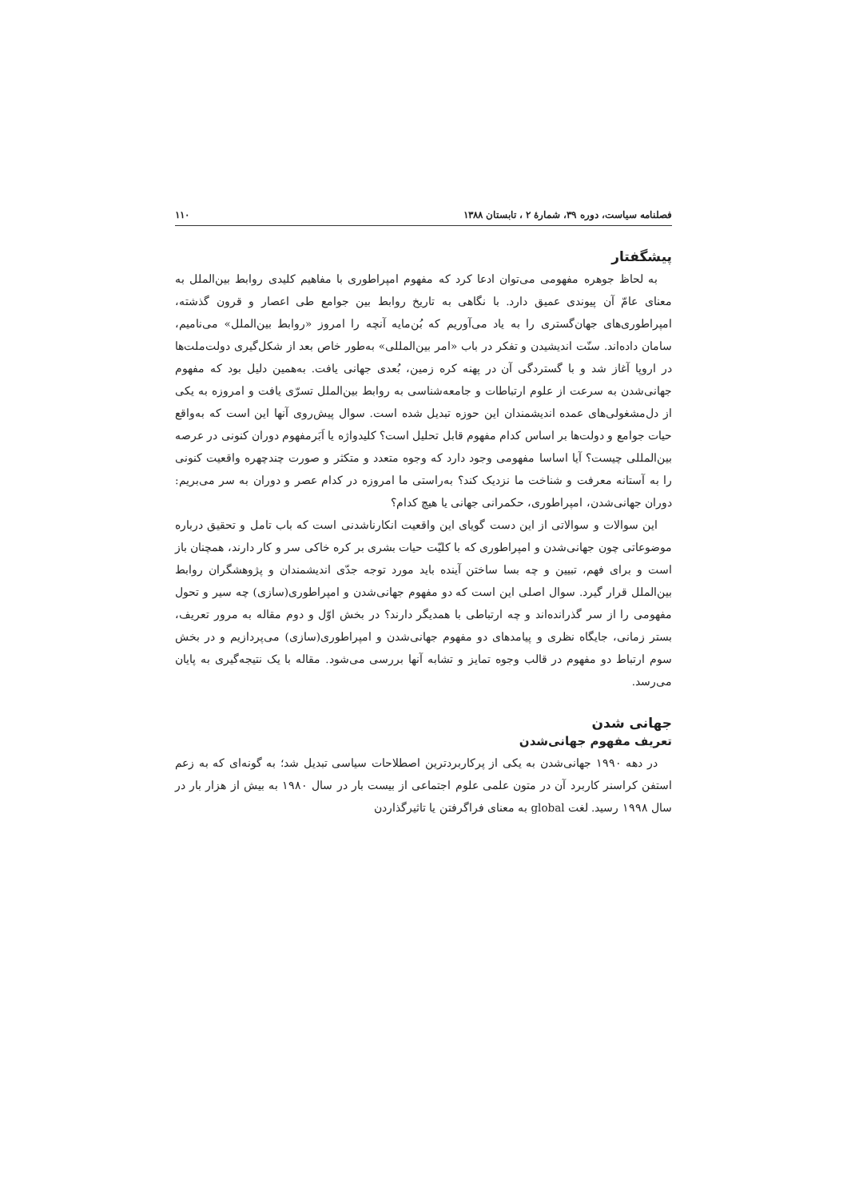فصلنامه سیاست، دوره ۳۹، شمارهٔ ۲ ، تابستان ۱۳۸۸ ۱۱۰
پیشگفتار
به لحاظ جوهره مفهومی می‌توان ادعا کرد که مفهوم امپراطوری با مفاهیم کلیدی روابط بین‌الملل به معنای عامّ آن پیوندی عمیق دارد. با نگاهی به تاریخ روابط بین جوامع طی اعصار و قرون گذشته، امپراطوری‌های جهان‌گستری را به یاد می‌آوریم که بُن‌مایه آنچه را امروز «روابط بین‌الملل» می‌نامیم، سامان داده‌اند. سنّت اندیشیدن و تفکر در باب «امر بین‌المللی» به‌طور خاص بعد از شکل‌گیری دولت‌ملت‌ها در اروپا آغاز شد و با گستردگی آن در پهنه کره زمین، بُعدی جهانی یافت. به‌همین دلیل بود که مفهوم جهانی‌شدن به سرعت از علوم ارتباطات و جامعه‌شناسی به روابط بین‌الملل تسرّی یافت و امروزه به یکی از دل‌مشغولی‌های عمده اندیشمندان این حوزه تبدیل شده است. سوال پیش‌روی آنها این است که به‌واقع حیات جوامع و دولت‌ها بر اساس کدام مفهوم قابل تحلیل است؟ کلیدواژه یا اَبَرمفهوم دوران کنونی در عرصه بین‌المللی چیست؟ آیا اساسا مفهومی وجود دارد که وجوه متعدد و متکثر و صورت چندچهره واقعیت کنونی را به آستانه معرفت و شناخت ما نزدیک کند؟ به‌راستی ما امروزه در کدام عصر و دوران به سر می‌بریم: دوران جهانی‌شدن، امپراطوری، حکمرانی جهانی یا هیچ کدام؟
این سوالات و سوالاتی از این دست گویای این واقعیت انکارناشدنی است که باب تامل و تحقیق درباره موضوعاتی چون جهانی‌شدن و امپراطوری که با کلیّت حیات بشری بر کره خاکی سر و کار دارند، همچنان باز است و برای فهم، تبیین و چه بسا ساختن آینده باید مورد توجه جدّی اندیشمندان و پژوهشگران روابط بین‌الملل قرار گیرد. سوال اصلی این است که دو مفهوم جهانی‌شدن و امپراطوری(سازی) چه سیر و تحول مفهومی را از سر گذرانده‌اند و چه ارتباطی با همدیگر دارند؟ در بخش اوّل و دوم مقاله به مرور تعریف، بستر زمانی، جایگاه نظری و پیامدهای دو مفهوم جهانی‌شدن و امپراطوری(سازی) می‌پردازیم و در بخش سوم ارتباط دو مفهوم در قالب وجوه تمایز و تشابه آنها بررسی می‌شود. مقاله با یک نتیجه‌گیری به پایان می‌رسد.
جهانی شدن
تعریف مفهوم جهانی‌شدن
در دهه ۱۹۹۰ جهانی‌شدن به یکی از پرکاربردترین اصطلاحات سیاسی تبدیل شد؛ به گونه‌ای که به زعم استفن کراسنر کاربرد آن در متون علمی علوم اجتماعی از بیست بار در سال ۱۹۸۰ به بیش از هزار بار در سال ۱۹۹۸ رسید. لغت global به معنای فراگرفتن یا تاثیرگذاردن